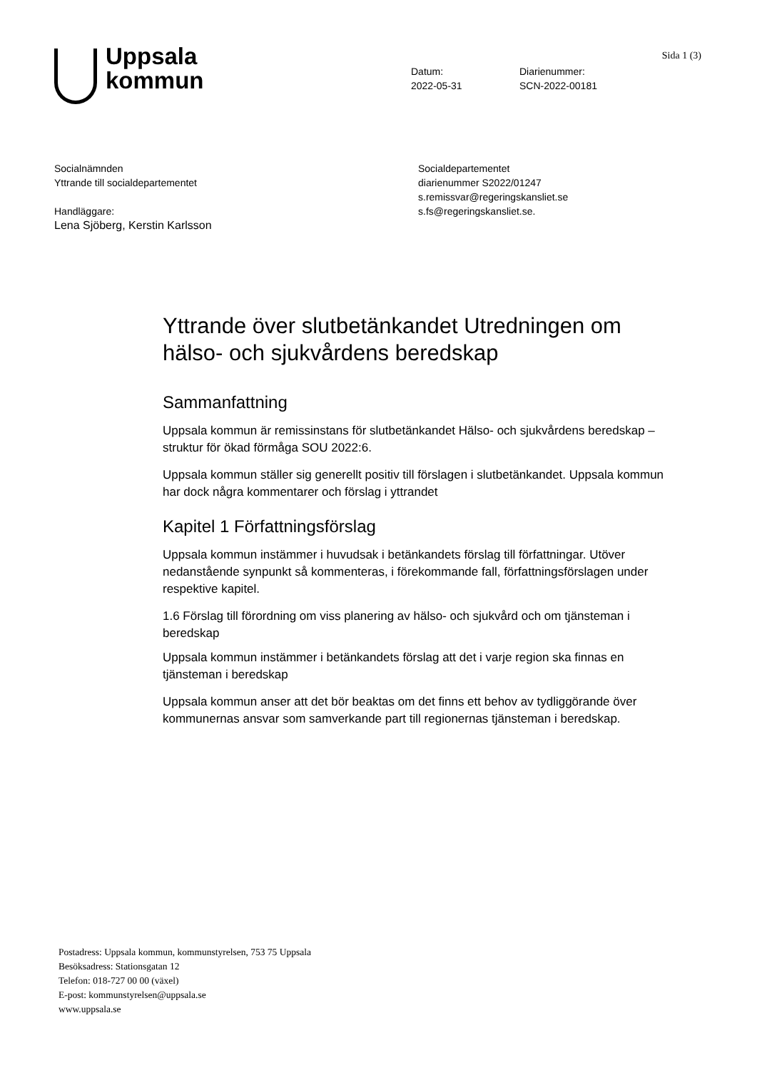Sida 1 (3)
Uppsala
kommun
Datum:
2022-05-31
Diarienummer:
SCN-2022-00181
Socialnämnden
Yttrande till socialdepartementet
Handläggare:
Lena Sjöberg, Kerstin Karlsson
Socialdepartementet
diarienummer S2022/01247
s.remissvar@regeringskansliet.se
s.fs@regeringskansliet.se.
Yttrande över slutbetänkandet Utredningen om hälso- och sjukvårdens beredskap
Sammanfattning
Uppsala kommun är remissinstans för slutbetänkandet Hälso- och sjukvårdens beredskap – struktur för ökad förmåga SOU 2022:6.
Uppsala kommun ställer sig generellt positiv till förslagen i slutbetänkandet. Uppsala kommun har dock några kommentarer och förslag i yttrandet
Kapitel 1 Författningsförslag
Uppsala kommun instämmer i huvudsak i betänkandets förslag till författningar. Utöver nedanstående synpunkt så kommenteras, i förekommande fall, författningsförslagen under respektive kapitel.
1.6 Förslag till förordning om viss planering av hälso- och sjukvård och om tjänsteman i beredskap
Uppsala kommun instämmer i betänkandets förslag att det i varje region ska finnas en tjänsteman i beredskap
Uppsala kommun anser att det bör beaktas om det finns ett behov av tydliggörande över kommunernas ansvar som samverkande part till regionernas tjänsteman i beredskap.
Postadress: Uppsala kommun, kommunstyrelsen, 753 75 Uppsala
Besöksadress: Stationsgatan 12
Telefon: 018-727 00 00 (växel)
E-post: kommunstyrelsen@uppsala.se
www.uppsala.se